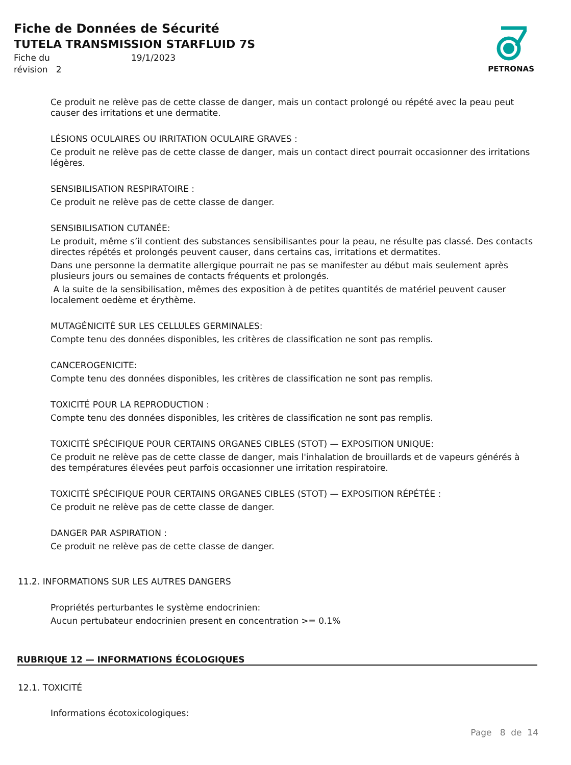Fiche de Données de Sécurité
TUTELA TRANSMISSION STARFLUID 7S
Fiche du 19/1/2023 révision 2
PETRONAS
Ce produit ne relève pas de cette classe de danger, mais un contact prolongé ou répété avec la peau peut causer des irritations et une dermatite.
LÉSIONS OCULAIRES OU IRRITATION OCULAIRE GRAVES :
Ce produit ne relève pas de cette classe de danger, mais un contact direct pourrait occasionner des irritations légères.
SENSIBILISATION RESPIRATOIRE :
Ce produit ne relève pas de cette classe de danger.
SENSIBILISATION CUTANÉE:
Le produit, même s’il contient des substances sensibilisantes pour la peau, ne résulte pas classé. Des contacts directes répétés et prolongés peuvent causer, dans certains cas, irritations et dermatites.
Dans une personne la dermatite allergique pourrait ne pas se manifester au début mais seulement après plusieurs jours ou semaines de contacts fréquents et prolongés.
A la suite de la sensibilisation, mêmes des exposition à de petites quantités de matériel peuvent causer localement oedème et érythème.
MUTAGÉNICITÉ SUR LES CELLULES GERMINALES:
Compte tenu des données disponibles, les critères de classification ne sont pas remplis.
CANCEROGENICITE:
Compte tenu des données disponibles, les critères de classification ne sont pas remplis.
TOXICITÉ POUR LA REPRODUCTION :
Compte tenu des données disponibles, les critères de classification ne sont pas remplis.
TOXICITÉ SPÉCIFIQUE POUR CERTAINS ORGANES CIBLES (STOT) — EXPOSITION UNIQUE:
Ce produit ne relève pas de cette classe de danger, mais l'inhalation de brouillards et de vapeurs générés à des températures élevées peut parfois occasionner une irritation respiratoire.
TOXICITÉ SPÉCIFIQUE POUR CERTAINS ORGANES CIBLES (STOT) — EXPOSITION RÉPÉTÉE :
Ce produit ne relève pas de cette classe de danger.
DANGER PAR ASPIRATION :
Ce produit ne relève pas de cette classe de danger.
11.2. INFORMATIONS SUR LES AUTRES DANGERS
Propriétés perturbantes le système endocrinien:
Aucun pertubateur endocrinien present en concentration >= 0.1%
RUBRIQUE 12 — INFORMATIONS ÉCOLOGIQUES
12.1. TOXICITÉ
Informations écotoxicologiques:
Page 8 de 14